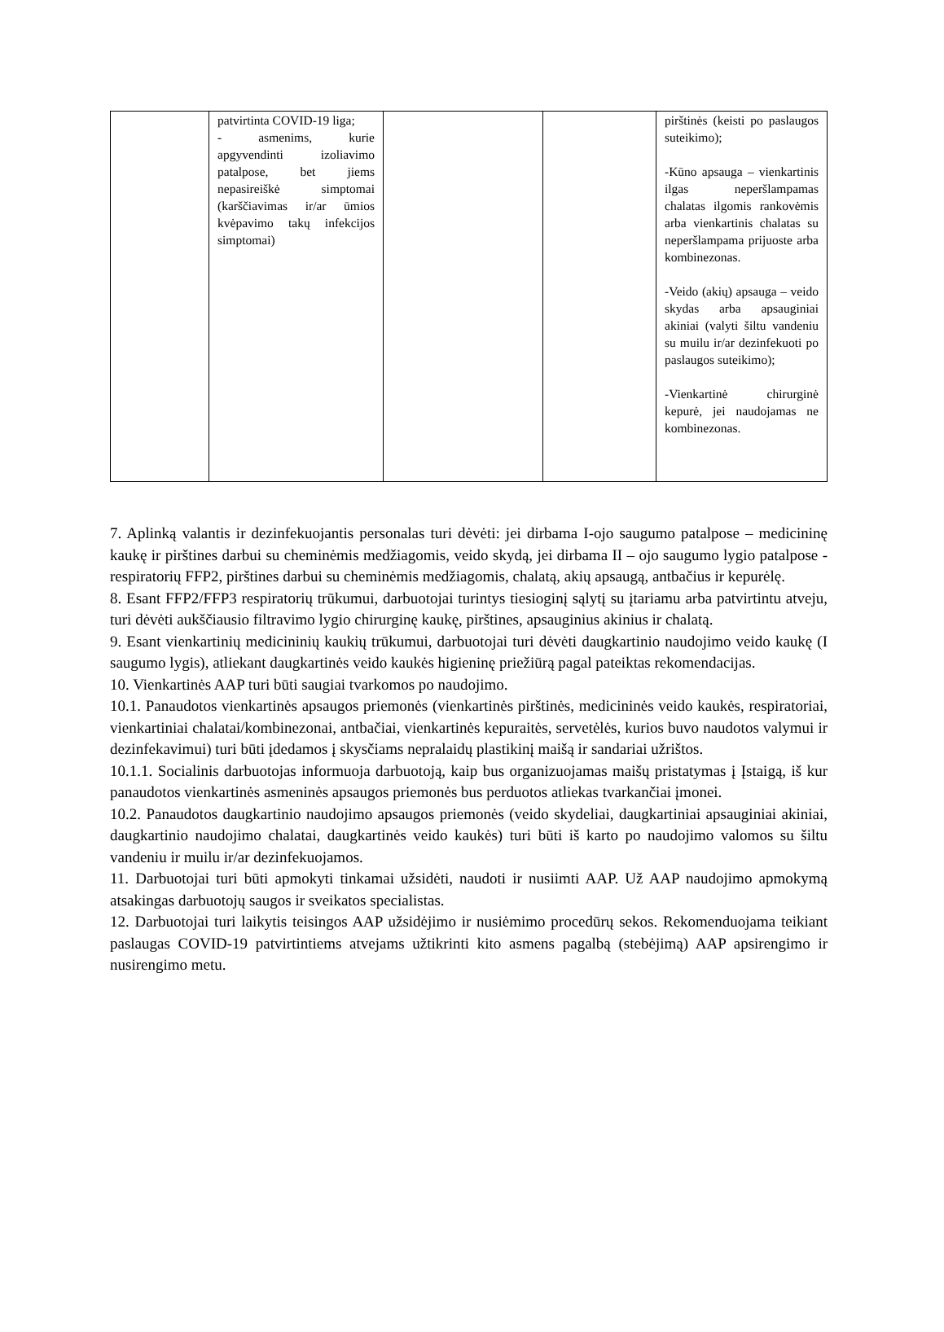| | patvirtinta COVID-19 liga; - asmenims, kurie apgyvendinti izoliavimo patalpose, bet jiems nepasireiškė simptomai (karščiavimas ir/ar ūmios kvėpavimo takų infekcijos simptomai) | | | pirštinės (keisti po paslaugos suteikimo); -Kūno apsauga – vienkartinis ilgas neperšlampamas chalatas ilgomis rankovėmis arba vienkartinis chalatas su neperšlampama prijuoste arba kombinezonas. -Veido (akių) apsauga – veido skydas arba apsauginiai akiniai (valyti šiltu vandeniu su muilu ir/ar dezinfekuoti po paslaugos suteikimo); -Vienkartinė chirurginė kepurė, jei naudojamas ne kombinezonas. |
7. Aplinką valantis ir dezinfekuojantis personalas turi dėvėti: jei dirbama I-ojo saugumo patalpose – medicininę kaukę ir pirštines darbui su cheminėmis medžiagomis, veido skydą, jei dirbama II – ojo saugumo lygio patalpose - respiratorių FFP2, pirštines darbui su cheminėmis medžiagomis, chalatą, akių apsaugą, antbačius ir kepurėlę.
8. Esant FFP2/FFP3 respiratorių trūkumui, darbuotojai turintys tiesioginį sąlytį su įtariamu arba patvirtintu atveju, turi dėvėti aukščiausio filtravimo lygio chirurginę kaukę, pirštines, apsauginius akinius ir chalatą.
9. Esant vienkartinių medicininių kaukių trūkumui, darbuotojai turi dėvėti daugkartinio naudojimo veido kaukę (I saugumo lygis), atliekant daugkartinės veido kaukės higieninę priežiūrą pagal pateiktas rekomendacijas.
10. Vienkartinės AAP turi būti saugiai tvarkomos po naudojimo.
10.1. Panaudotos vienkartinės apsaugos priemonės (vienkartinės pirštinės, medicininės veido kaukės, respiratoriai, vienkartiniai chalatai/kombinezonai, antbačiai, vienkartinės kepuraitės, servetėlės, kurios buvo naudotos valymui ir dezinfekavimui) turi būti įdedamos į skysčiams nepralaidų plastikinį maišą ir sandariai užrištos.
10.1.1. Socialinis darbuotojas informuoja darbuotoją, kaip bus organizuojamas maišų pristatymas į Įstaigą, iš kur panaudotos vienkartinės asmeninės apsaugos priemonės bus perduotos atliekas tvarkančiai įmonei.
10.2. Panaudotos daugkartinio naudojimo apsaugos priemonės (veido skydeliai, daugkartiniai apsauginiai akiniai, daugkartinio naudojimo chalatai, daugkartinės veido kaukės) turi būti iš karto po naudojimo valomos su šiltu vandeniu ir muilu ir/ar dezinfekuojamos.
11. Darbuotojai turi būti apmokyti tinkamai užsidėti, naudoti ir nusiimti AAP. Už AAP naudojimo apmokymą atsakingas darbuotojų saugos ir sveikatos specialistas.
12. Darbuotojai turi laikytis teisingos AAP užsidėjimo ir nusiėmimo procedūrų sekos. Rekomenduojama teikiant paslaugas COVID-19 patvirtintiems atvejams užtikrinti kito asmens pagalbą (stebėjimą) AAP apsirengimo ir nusirengimo metu.